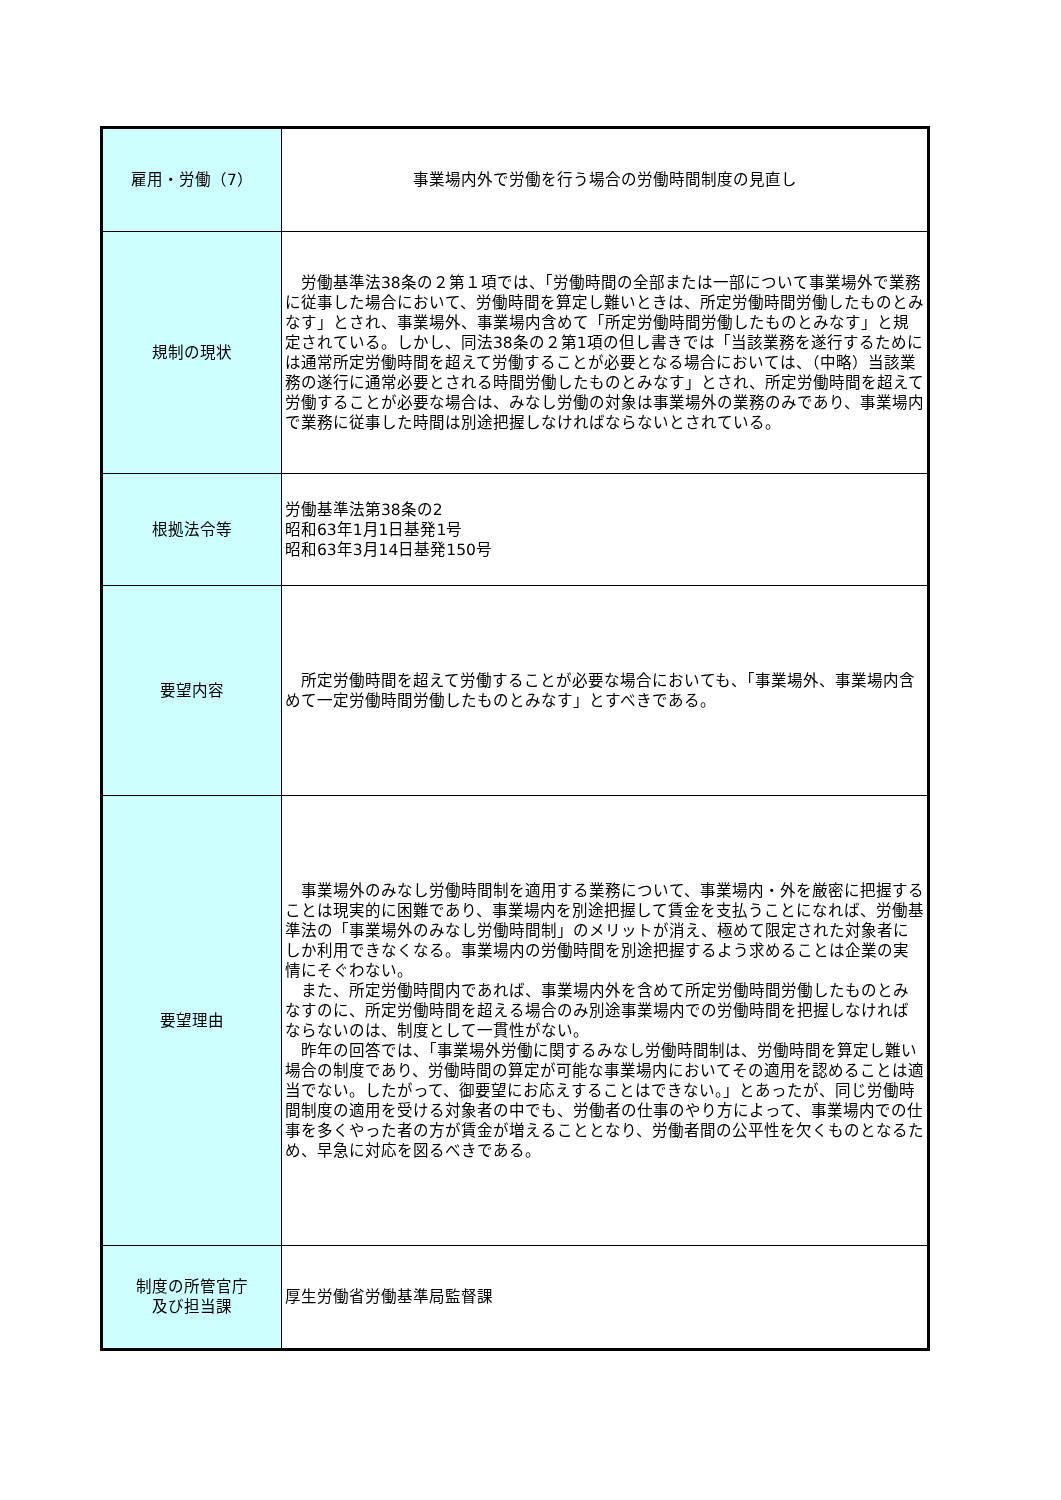| 雇用・労働（7） | 事業場内外で労働を行う場合の労働時間制度の見直し |
| 規制の現状 | 労働基準法38条の２第１項では、「労働時間の全部または一部について事業場外で業務に従事した場合において、労働時間を算定し難いときは、所定労働時間労働したものとみなす」とされ、事業場外、事業場内含めて「所定労働時間労働したものとみなす」と規定されている。しかし、同法38条の２第1項の但し書きでは「当該業務を遂行するためには通常所定労働時間を超えて労働することが必要となる場合においては、（中略）当該業務の遂行に通常必要とされる時間労働したものとみなす」とされ、所定労働時間を超えて労働することが必要な場合は、みなし労働の対象は事業場外の業務のみであり、事業場内で業務に従事した時間は別途把握しなければならないとされている。 |
| 根拠法令等 | 労働基準法第38条の2 昭和63年1月1日基発1号 昭和63年3月14日基発150号 |
| 要望内容 | 所定労働時間を超えて労働することが必要な場合においても、「事業場外、事業場内含めて一定労働時間労働したものとみなす」とすべきである。 |
| 要望理由 | 事業場外のみなし労働時間制を適用する業務について、事業場内・外を厳密に把握することは現実的に困難であり、事業場内を別途把握して賃金を支払うことになれば、労働基準法の「事業場外のみなし労働時間制」のメリットが消え、極めて限定された対象者にしか利用できなくなる。事業場内の労働時間を別途把握するよう求めることは企業の実情にそぐわない。 また、所定労働時間内であれば、事業場内外を含めて所定労働時間労働したものとみなすのに、所定労働時間を超える場合のみ別途事業場内での労働時間を把握しなければならないのは、制度として一貫性がない。 昨年の回答では、「事業場外労働に関するみなし労働時間制は、労働時間を算定し難い場合の制度であり、労働時間の算定が可能な事業場内においてその適用を認めることは適当でない。したがって、御要望にお応えすることはできない。」とあったが、同じ労働時間制度の適用を受ける対象者の中でも、労働者の仕事のやり方によって、事業場内での仕事を多くやった者の方が賃金が増えることとなり、労働者間の公平性を欠くものとなるため、早急に対応を図るべきである。 |
| 制度の所管官庁 及び担当課 | 厚生労働省労働基準局監督課 |